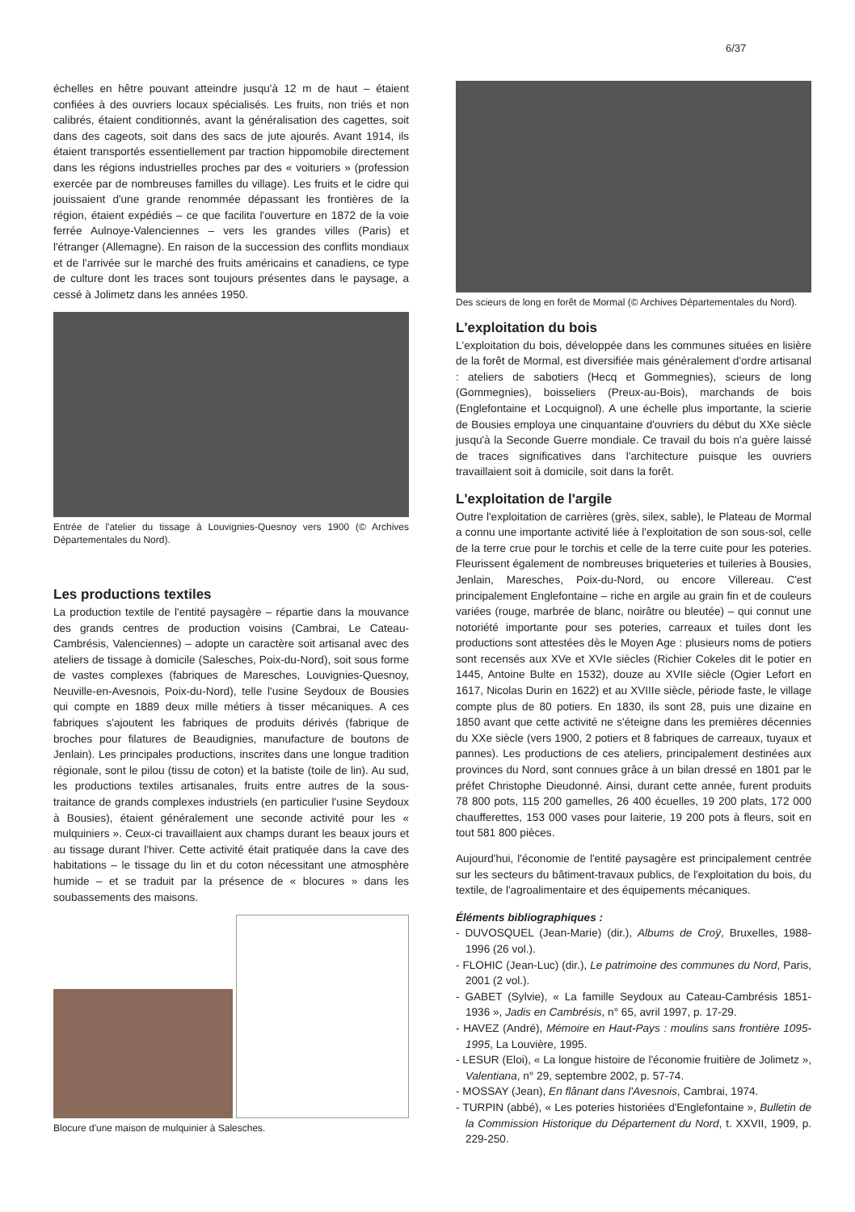6/37
échelles en hêtre pouvant atteindre jusqu'à 12 m de haut – étaient confiées à des ouvriers locaux spécialisés. Les fruits, non triés et non calibrés, étaient conditionnés, avant la généralisation des cagettes, soit dans des cageots, soit dans des sacs de jute ajourés. Avant 1914, ils étaient transportés essentiellement par traction hippomobile directement dans les régions industrielles proches par des « voituriers » (profession exercée par de nombreuses familles du village). Les fruits et le cidre qui jouissaient d'une grande renommée dépassant les frontières de la région, étaient expédiés – ce que facilita l'ouverture en 1872 de la voie ferrée Aulnoye-Valenciennes – vers les grandes villes (Paris) et l'étranger (Allemagne). En raison de la succession des conflits mondiaux et de l'arrivée sur le marché des fruits américains et canadiens, ce type de culture dont les traces sont toujours présentes dans le paysage, a cessé à Jolimetz dans les années 1950.
Entrée de l'atelier du tissage à Louvignies-Quesnoy vers 1900 (© Archives Départementales du Nord).
Les productions textiles
La production textile de l'entité paysagère – répartie dans la mouvance des grands centres de production voisins (Cambrai, Le Cateau-Cambrésis, Valenciennes) – adopte un caractère soit artisanal avec des ateliers de tissage à domicile (Salesches, Poix-du-Nord), soit sous forme de vastes complexes (fabriques de Maresches, Louvignies-Quesnoy, Neuville-en-Avesnois, Poix-du-Nord), telle l'usine Seydoux de Bousies qui compte en 1889 deux mille métiers à tisser mécaniques. A ces fabriques s'ajoutent les fabriques de produits dérivés (fabrique de broches pour filatures de Beaudignies, manufacture de boutons de Jenlain). Les principales productions, inscrites dans une longue tradition régionale, sont le pilou (tissu de coton) et la batiste (toile de lin). Au sud, les productions textiles artisanales, fruits entre autres de la sous-traitance de grands complexes industriels (en particulier l'usine Seydoux à Bousies), étaient généralement une seconde activité pour les « mulquiniers ». Ceux-ci travaillaient aux champs durant les beaux jours et au tissage durant l'hiver. Cette activité était pratiquée dans la cave des habitations – le tissage du lin et du coton nécessitant une atmosphère humide – et se traduit par la présence de « blocures » dans les soubassements des maisons.
Blocure d'une maison de mulquinier à Salesches.
Des scieurs de long en forêt de Mormal (© Archives Départementales du Nord).
L'exploitation du bois
L'exploitation du bois, développée dans les communes situées en lisière de la forêt de Mormal, est diversifiée mais généralement d'ordre artisanal : ateliers de sabotiers (Hecq et Gommegnies), scieurs de long (Gommegnies), boisseliers (Preux-au-Bois), marchands de bois (Englefontaine et Locquignol). A une échelle plus importante, la scierie de Bousies employa une cinquantaine d'ouvriers du début du XXe siècle jusqu'à la Seconde Guerre mondiale. Ce travail du bois n'a guère laissé de traces significatives dans l'architecture puisque les ouvriers travaillaient soit à domicile, soit dans la forêt.
L'exploitation de l'argile
Outre l'exploitation de carrières (grès, silex, sable), le Plateau de Mormal a connu une importante activité liée à l'exploitation de son sous-sol, celle de la terre crue pour le torchis et celle de la terre cuite pour les poteries. Fleurissent également de nombreuses briqueteries et tuileries à Bousies, Jenlain, Maresches, Poix-du-Nord, ou encore Villereau. C'est principalement Englefontaine – riche en argile au grain fin et de couleurs variées (rouge, marbrée de blanc, noirâtre ou bleutée) – qui connut une notoriété importante pour ses poteries, carreaux et tuiles dont les productions sont attestées dès le Moyen Age : plusieurs noms de potiers sont recensés aux XVe et XVIe siècles (Richier Cokeles dit le potier en 1445, Antoine Bulte en 1532), douze au XVIIe siècle (Ogier Lefort en 1617, Nicolas Durin en 1622) et au XVIIIe siècle, période faste, le village compte plus de 80 potiers. En 1830, ils sont 28, puis une dizaine en 1850 avant que cette activité ne s'éteigne dans les premières décennies du XXe siècle (vers 1900, 2 potiers et 8 fabriques de carreaux, tuyaux et pannes). Les productions de ces ateliers, principalement destinées aux provinces du Nord, sont connues grâce à un bilan dressé en 1801 par le préfet Christophe Dieudonné. Ainsi, durant cette année, furent produits 78 800 pots, 115 200 gamelles, 26 400 écuelles, 19 200 plats, 172 000 chaufferettes, 153 000 vases pour laiterie, 19 200 pots à fleurs, soit en tout 581 800 pièces.
Aujourd'hui, l'économie de l'entité paysagère est principalement centrée sur les secteurs du bâtiment-travaux publics, de l'exploitation du bois, du textile, de l'agroalimentaire et des équipements mécaniques.
Éléments bibliographiques :
- DUVOSQUEL (Jean-Marie) (dir.), Albums de Croÿ, Bruxelles, 1988-1996 (26 vol.).
- FLOHIC (Jean-Luc) (dir.), Le patrimoine des communes du Nord, Paris, 2001 (2 vol.).
- GABET (Sylvie), « La famille Seydoux au Cateau-Cambrésis 1851-1936 », Jadis en Cambrésis, n° 65, avril 1997, p. 17-29.
- HAVEZ (André), Mémoire en Haut-Pays : moulins sans frontière 1095-1995, La Louvière, 1995.
- LESUR (Eloi), « La longue histoire de l'économie fruitière de Jolimetz », Valentiana, n° 29, septembre 2002, p. 57-74.
- MOSSAY (Jean), En flânant dans l'Avesnois, Cambrai, 1974.
- TURPIN (abbé), « Les poteries historiées d'Englefontaine », Bulletin de la Commission Historique du Département du Nord, t. XXVII, 1909, p. 229-250.